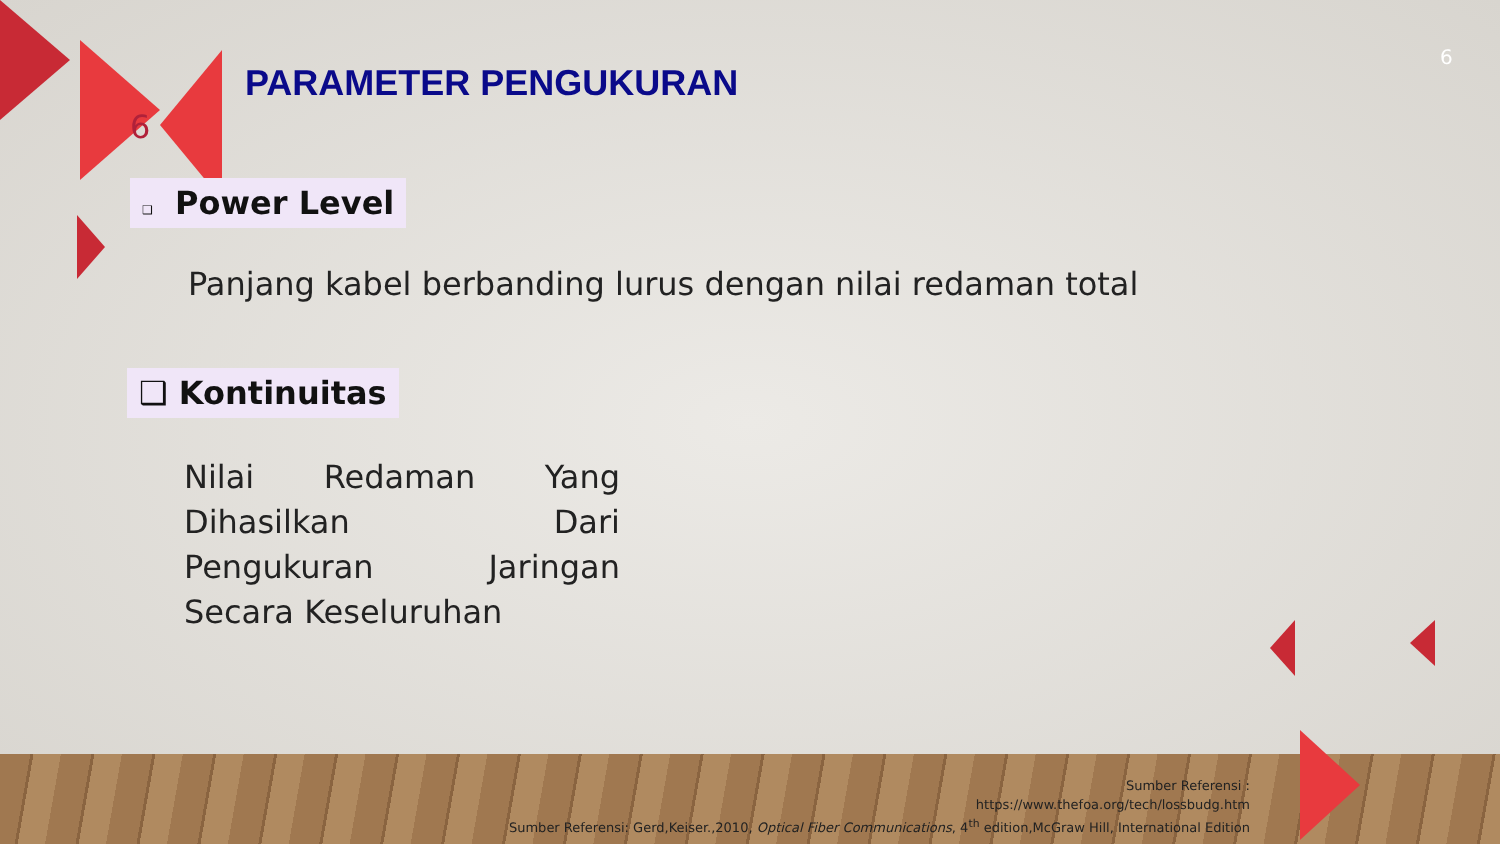6
PARAMETER PENGUKURAN
6
❑ Power Level
Panjang kabel berbanding lurus dengan nilai redaman total
❑ Kontinuitas
Nilai Redaman Yang Dihasilkan Dari Pengukuran Jaringan Secara Keseluruhan
Sumber Referensi :
https://www.thefoa.org/tech/lossbudg.htm
Sumber Referensi: Gerd,Keiser.,2010, Optical Fiber Communications, 4<sup>th</sup> edition,McGraw Hill, International Edition